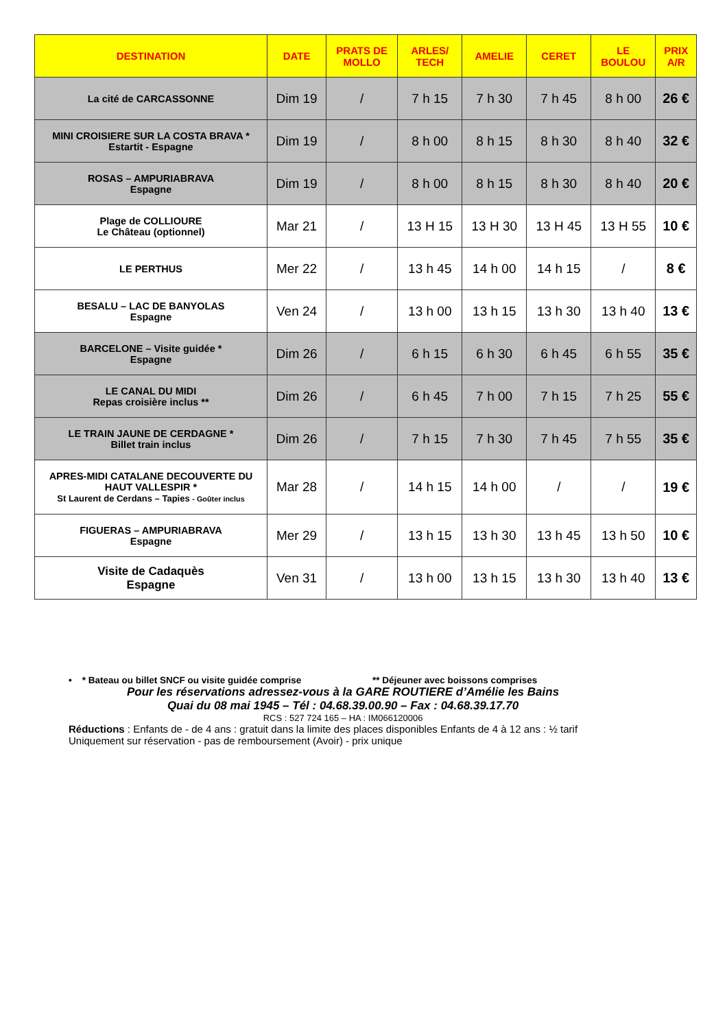| DESTINATION | DATE | PRATS DE MOLLO | ARLES/ TECH | AMELIE | CERET | LE BOULOU | PRIX A/R |
| --- | --- | --- | --- | --- | --- | --- | --- |
| La cité de CARCASSONNE | Dim 19 | / | 7 h 15 | 7 h 30 | 7 h 45 | 8 h 00 | 26 € |
| MINI CROISIERE SUR LA COSTA BRAVA * Estartit - Espagne | Dim 19 | / | 8 h 00 | 8 h 15 | 8 h 30 | 8 h 40 | 32 € |
| ROSAS – AMPURIABRAVA Espagne | Dim 19 | / | 8 h 00 | 8 h 15 | 8 h 30 | 8 h 40 | 20 € |
| Plage de COLLIOURE Le Château (optionnel) | Mar 21 | / | 13 H 15 | 13 H 30 | 13 H 45 | 13 H 55 | 10 € |
| LE PERTHUS | Mer 22 | / | 13 h 45 | 14 h 00 | 14 h 15 | / | 8 € |
| BESALU – LAC DE BANYOLAS Espagne | Ven 24 | / | 13 h 00 | 13 h 15 | 13 h 30 | 13 h 40 | 13 € |
| BARCELONE – Visite guidée * Espagne | Dim 26 | / | 6 h 15 | 6 h 30 | 6 h 45 | 6 h 55 | 35 € |
| LE CANAL DU MIDI Repas croisière inclus ** | Dim 26 | / | 6 h 45 | 7 h 00 | 7 h 15 | 7 h 25 | 55 € |
| LE TRAIN JAUNE DE CERDAGNE * Billet train inclus | Dim 26 | / | 7 h 15 | 7 h 30 | 7 h 45 | 7 h 55 | 35 € |
| APRES-MIDI CATALANE DECOUVERTE DU HAUT VALLESPIR * St Laurent de Cerdans – Tapies - Goûter inclus | Mar 28 | / | 14 h 15 | 14 h 00 | / | / | 19 € |
| FIGUERAS – AMPURIABRAVA Espagne | Mer 29 | / | 13 h 15 | 13 h 30 | 13 h 45 | 13 h 50 | 10 € |
| Visite de Cadaquès Espagne | Ven 31 | / | 13 h 00 | 13 h 15 | 13 h 30 | 13 h 40 | 13 € |
• * Bateau ou billet SNCF ou visite guidée comprise ** Déjeuner avec boissons comprises
Pour les réservations adressez-vous à la GARE ROUTIERE d’Amélie les Bains
Quai du 08 mai 1945 – Tél : 04.68.39.00.90 – Fax : 04.68.39.17.70
RCS : 527 724 165 – HA : IM066120006
Réductions : Enfants de - de 4 ans : gratuit dans la limite des places disponibles Enfants de 4 à 12 ans : ½ tarif
Uniquement sur réservation - pas de remboursement (Avoir) - prix unique